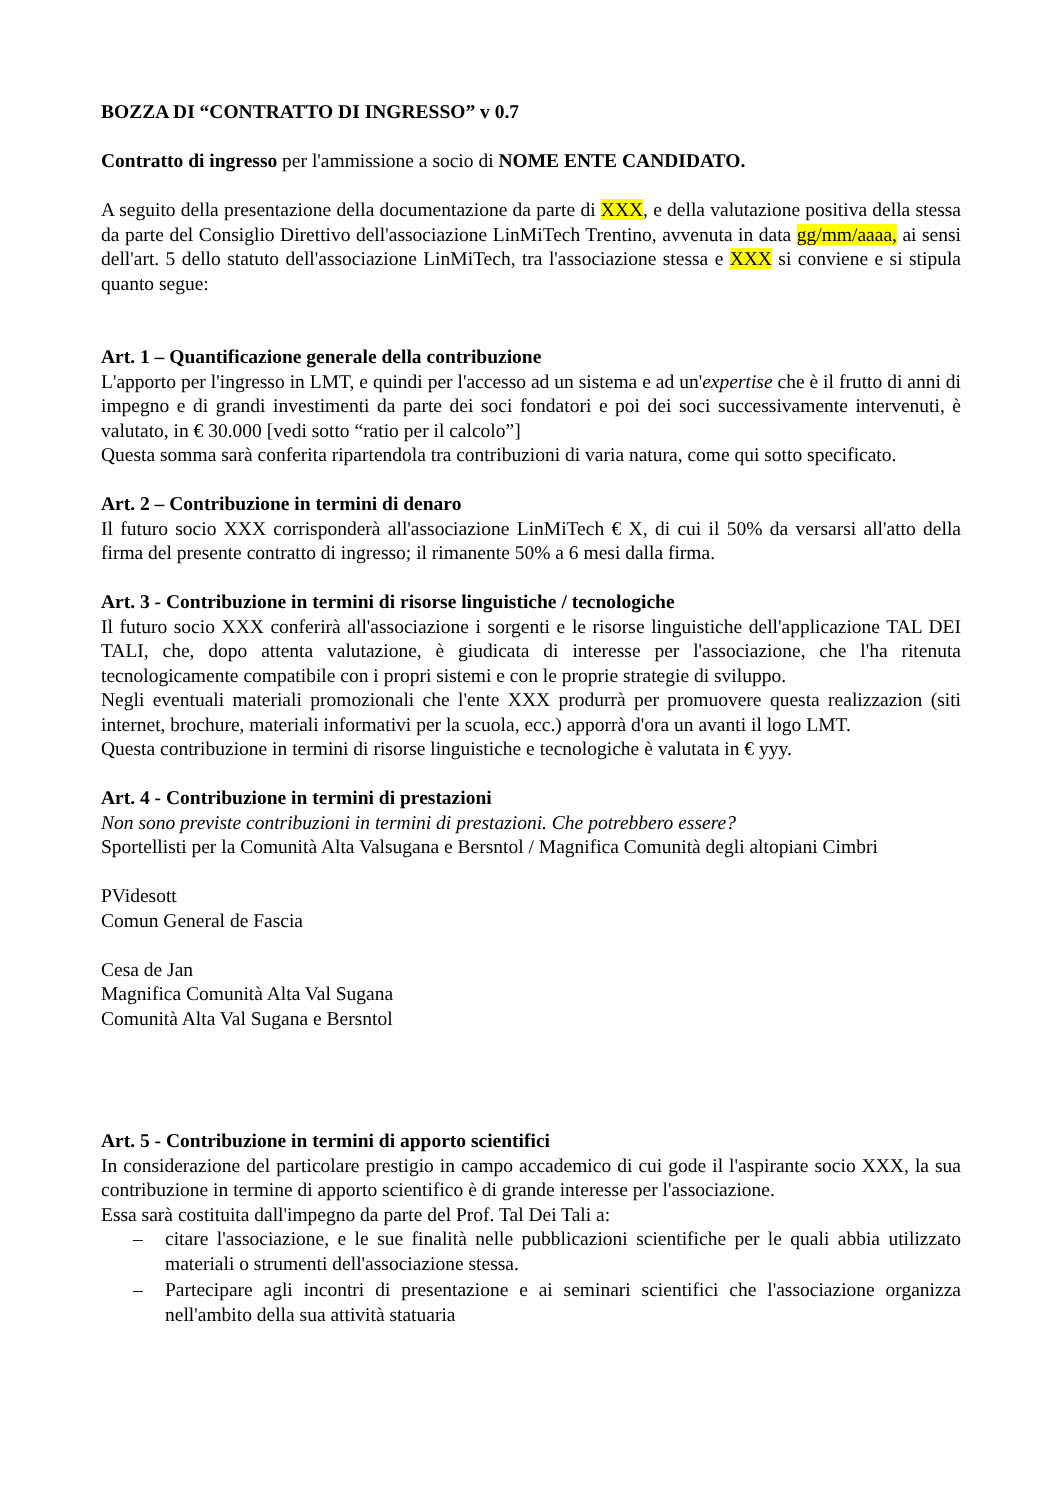BOZZA DI “CONTRATTO DI INGRESSO” v 0.7
Contratto di ingresso per l'ammissione a socio di NOME ENTE CANDIDATO.
A seguito della presentazione della documentazione da parte di XXX, e della valutazione positiva della stessa da parte del Consiglio Direttivo dell'associazione LinMiTech Trentino, avvenuta in data gg/mm/aaaa, ai sensi dell'art. 5 dello statuto dell'associazione LinMiTech, tra l'associazione stessa e XXX si conviene e si stipula quanto segue:
Art. 1 – Quantificazione generale della contribuzione
L'apporto per l'ingresso in LMT, e quindi per l'accesso ad un sistema e ad un'expertise che è il frutto di anni di impegno e di grandi investimenti da parte dei soci fondatori e poi dei soci successivamente intervenuti, è valutato, in € 30.000 [vedi sotto “ratio per il calcolo”]
Questa somma sarà conferita ripartendola tra contribuzioni di varia natura, come qui sotto specificato.
Art. 2 – Contribuzione in termini di denaro
Il futuro socio XXX corrisponderà all'associazione LinMiTech € X, di cui il 50% da versarsi all'atto della firma del presente contratto di ingresso; il rimanente 50% a 6 mesi dalla firma.
Art. 3 - Contribuzione in termini di risorse linguistiche / tecnologiche
Il futuro socio XXX conferirà all'associazione i sorgenti e le risorse linguistiche dell'applicazione TAL DEI TALI, che, dopo attenta valutazione, è giudicata di interesse per l'associazione, che l'ha ritenuta tecnologicamente compatibile con i propri sistemi e con le proprie strategie di sviluppo.
Negli eventuali materiali promozionali che l'ente XXX produrrà per promuovere questa realizzazion (siti internet, brochure, materiali informativi per la scuola, ecc.) apporrà d'ora un avanti il logo LMT.
Questa contribuzione in termini di risorse linguistiche e tecnologiche è valutata in € yyy.
Art. 4 - Contribuzione in termini di prestazioni
Non sono previste contribuzioni in termini di prestazioni. Che potrebbero essere?
Sportellisti per la Comunità Alta Valsugana e Bersntol / Magnifica Comunità degli altopiani Cimbri
PVidesott
Comun General de Fascia
Cesa de Jan
Magnifica Comunità Alta Val Sugana
Comunità Alta Val Sugana e Bersntol
Art. 5 - Contribuzione in termini di apporto scientifici
In considerazione del particolare prestigio in campo accademico di cui gode il l'aspirante socio XXX, la sua contribuzione in termine di apporto scientifico è di grande interesse per l'associazione.
Essa sarà costituita dall'impegno da parte del Prof. Tal Dei Tali a:
– citare l'associazione, e le sue finalità nelle pubblicazioni scientifiche per le quali abbia utilizzato materiali o strumenti dell'associazione stessa.
– Partecipare agli incontri di presentazione e ai seminari scientifici che l'associazione organizza nell'ambito della sua attività statuaria